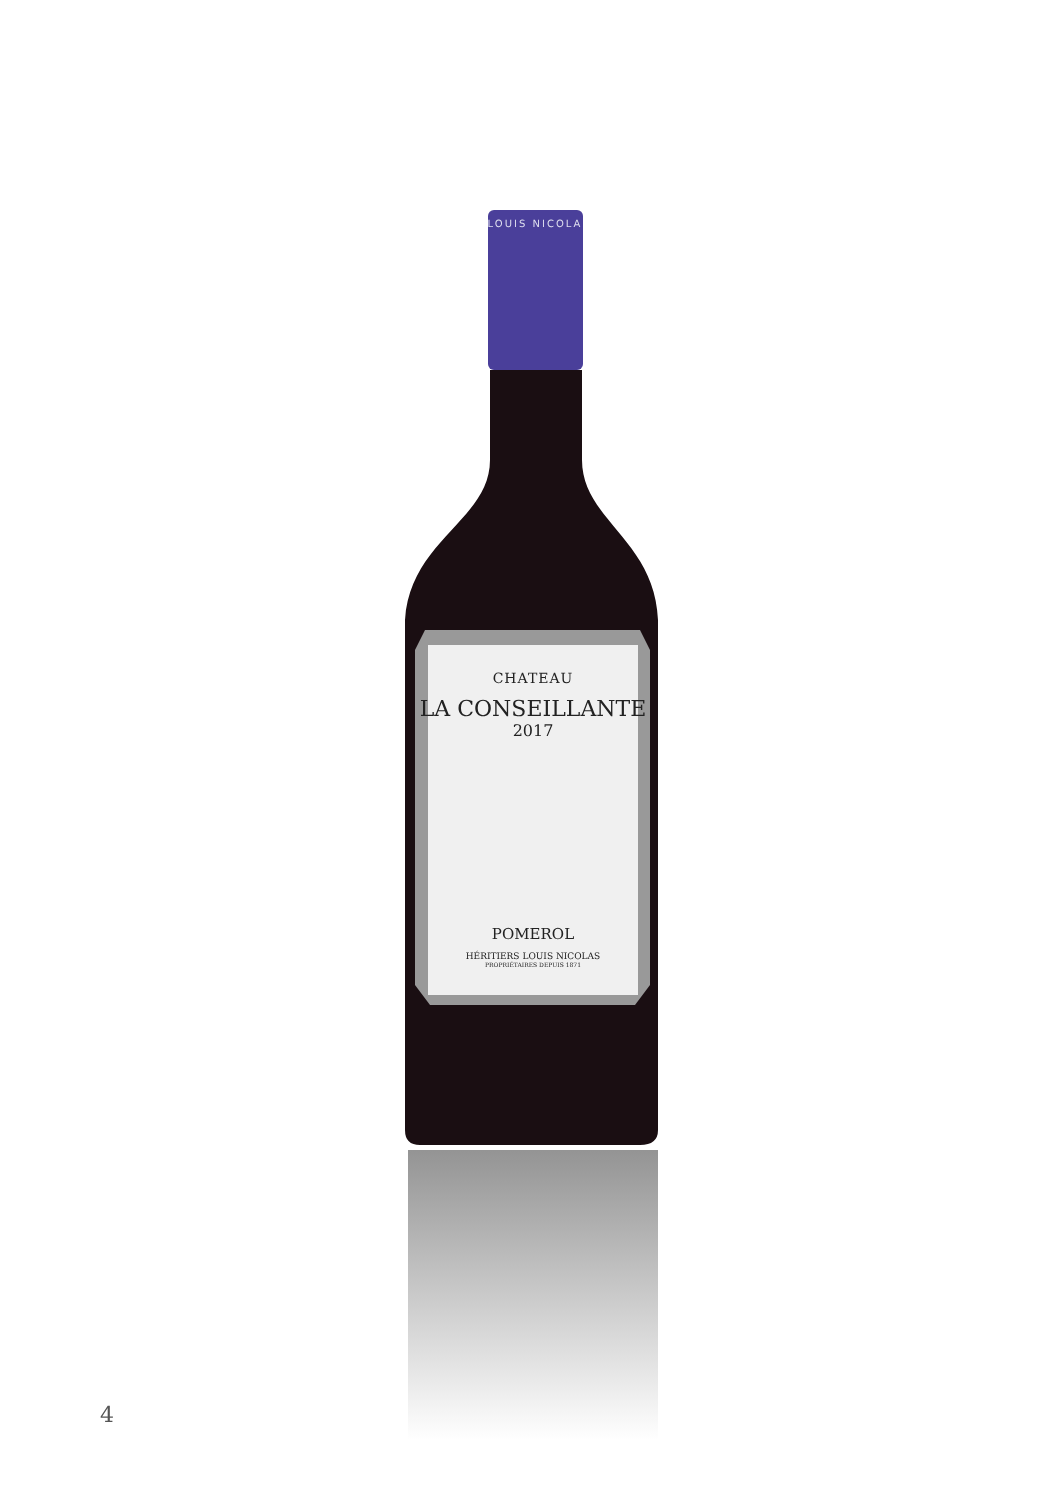LOUIS NICOLA
CHATEAU
LA CONSEILLANTE
2017
POMEROL
HÉRITIERS LOUIS NICOLAS
PROPRIÉTAIRES DEPUIS 1871
4